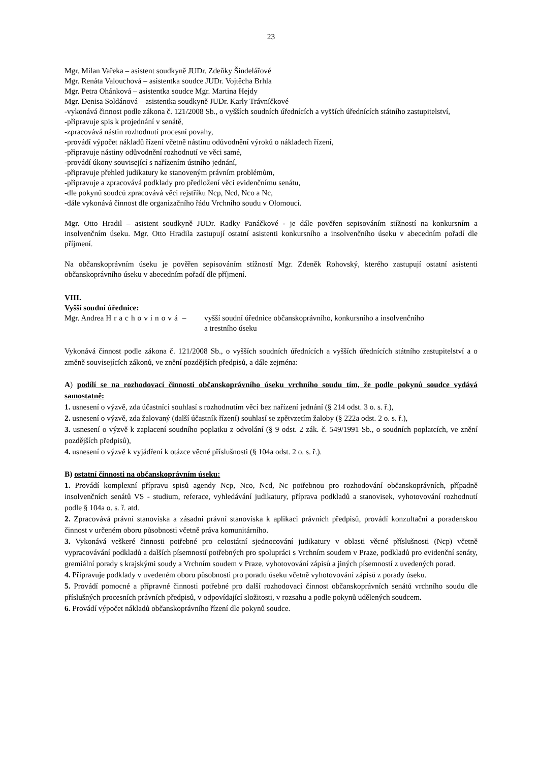23
Mgr. Milan Vařeka – asistent soudkyně JUDr. Zdeňky Šindelářové
Mgr. Renáta Valouchová – asistentka soudce JUDr. Vojtěcha Brhla
Mgr. Petra Ohánková – asistentka soudce Mgr. Martina Hejdy
Mgr. Denisa Soldánová – asistentka soudkyně JUDr. Karly Trávníčkové
-vykonává činnost podle zákona č. 121/2008 Sb., o vyšších soudních úřednících a vyšších úřednících státního zastupitelství,
-připravuje spis k projednání v senátě,
-zpracovává nástin rozhodnutí procesní povahy,
-provádí výpočet nákladů řízení včetně nástinu odůvodnění výroků o nákladech řízení,
-připravuje nástiny odůvodnění rozhodnutí ve věci samé,
-provádí úkony související s nařízením ústního jednání,
-připravuje přehled judikatury ke stanoveným právním problémům,
-připravuje a zpracovává podklady pro předložení věci evidenčnímu senátu,
-dle pokynů soudců zpracovává věci rejstříku Ncp, Ncd, Nco a Nc,
-dále vykonává činnost dle organizačního řádu Vrchního soudu v Olomouci.
Mgr. Otto Hradil – asistent soudkyně JUDr. Radky Panáčkové - je dále pověřen sepisováním stížností na konkursním a insolvenčním úseku. Mgr. Otto Hradila zastupují ostatní asistenti konkursního a insolvenčního úseku v abecedním pořadí dle příjmení.
Na občanskoprávním úseku je pověřen sepisováním stížností Mgr. Zdeněk Rohovský, kterého zastupují ostatní asistenti občanskoprávního úseku v abecedním pořadí dle příjmení.
VIII.
Vyšší soudní úřednice:
Mgr. Andrea Hrachovinová –
vyšší soudní úřednice občanskoprávního, konkursního a insolvenčního
a trestního úseku
Vykonává činnost podle zákona č. 121/2008 Sb., o vyšších soudních úřednících a vyšších úřednících státního zastupitelství a o změně souvisejících zákonů, ve znění pozdějších předpisů, a dále zejména:
A) podílí se na rozhodovací činnosti občanskoprávního úseku vrchního soudu tím, že podle pokynů soudce vydává samostatně:
1. usnesení o výzvě, zda účastníci souhlasí s rozhodnutím věci bez nařízení jednání (§ 214 odst. 3 o. s. ř.),
2. usnesení o výzvě, zda žalovaný (další účastník řízení) souhlasí se zpětvzetím žaloby (§ 222a odst. 2 o. s. ř.),
3. usnesení o výzvě k zaplacení soudního poplatku z odvolání (§ 9 odst. 2 zák. č. 549/1991 Sb., o soudních poplatcích, ve znění pozdějších předpisů),
4. usnesení o výzvě k vyjádření k otázce věcné příslušnosti (§ 104a odst. 2 o. s. ř.).
B) ostatní činnosti na občanskoprávním úseku:
1. Provádí komplexní přípravu spisů agendy Ncp, Nco, Ncd, Nc potřebnou pro rozhodování občanskoprávních, případně insolvenčních senátů VS - studium, referace, vyhledávání judikatury, příprava podkladů a stanovisek, vyhotovování rozhodnutí podle § 104a o. s. ř. atd.
2. Zpracovává právní stanoviska a zásadní právní stanoviska k aplikaci právních předpisů, provádí konzultační a poradenskou činnost v určeném oboru působnosti včetně práva komunitárního.
3. Vykonává veškeré činnosti potřebné pro celostátní sjednocování judikatury v oblasti věcné příslušnosti (Ncp) včetně vypracovávání podkladů a dalších písemností potřebných pro spolupráci s Vrchním soudem v Praze, podkladů pro evidenční senáty, gremiální porady s krajskými soudy a Vrchním soudem v Praze, vyhotovování zápisů a jiných písemností z uvedených porad.
4. Připravuje podklady v uvedeném oboru působnosti pro poradu úseku včetně vyhotovování zápisů z porady úseku.
5. Provádí pomocné a přípravné činnosti potřebné pro další rozhodovací činnost občanskoprávních senátů vrchního soudu dle příslušných procesních právních předpisů, v odpovídající složitosti, v rozsahu a podle pokynů udělených soudcem.
6. Provádí výpočet nákladů občanskoprávního řízení dle pokynů soudce.